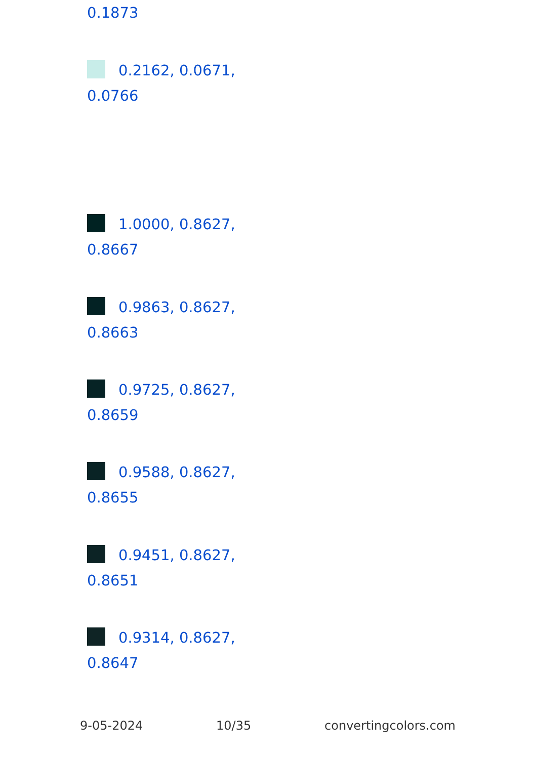0.1873
0.2162, 0.0671, 0.0766
1.0000, 0.8627, 0.8667
0.9863, 0.8627, 0.8663
0.9725, 0.8627, 0.8659
0.9588, 0.8627, 0.8655
0.9451, 0.8627, 0.8651
0.9314, 0.8627, 0.8647
9-05-2024 10/35 convertingcolors.com